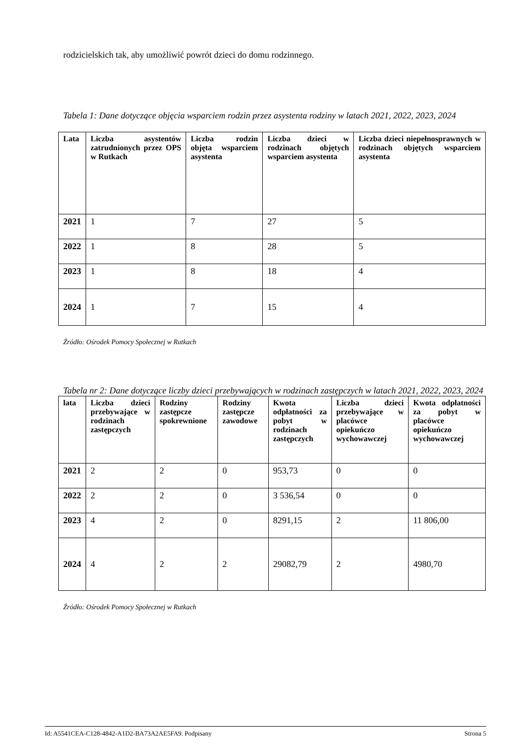rodzicielskich tak, aby umożliwić powrót dzieci do domu rodzinnego.
Tabela 1: Dane dotyczące objęcia wsparciem rodzin przez asystenta rodziny w latach 2021, 2022, 2023, 2024
| Lata | Liczba asystentów zatrudnionych przez OPS w Rutkach | Liczba rodzin objęta wsparciem asystenta | Liczba dzieci w rodzinach objętych wsparciem asystenta | Liczba dzieci niepełnosprawnych w rodzinach objętych wsparciem asystenta |
| --- | --- | --- | --- | --- |
| 2021 | 1 | 7 | 27 | 5 |
| 2022 | 1 | 8 | 28 | 5 |
| 2023 | 1 | 8 | 18 | 4 |
| 2024 | 1 | 7 | 15 | 4 |
Źródło: Ośrodek Pomocy Społecznej w Rutkach
Tabela nr 2: Dane dotyczące liczby dzieci przebywających w rodzinach zastępczych w latach 2021, 2022, 2023, 2024
| lata | Liczba dzieci przebywające w rodzinach zastępczych | Rodziny zastępcze spokrewnione | Rodziny zastępcze zawodowe | Kwota odpłatności za pobyt w rodzinach zastępczych | Liczba dzieci przebywające w placówce opiekuńczo wychowawczej | Kwota odpłatności za pobyt w placówce opiekuńczo wychowawczej |
| --- | --- | --- | --- | --- | --- | --- |
| 2021 | 2 | 2 | 0 | 953,73 | 0 | 0 |
| 2022 | 2 | 2 | 0 | 3 536,54 | 0 | 0 |
| 2023 | 4 | 2 | 0 | 8291,15 | 2 | 11 806,00 |
| 2024 | 4 | 2 | 2 | 29082,79 | 2 | 4980,70 |
Źródło: Ośrodek Pomocy Społecznej w Rutkach
Id: A5541CEA-C128-4842-A1D2-BA73A2AE5FA9. Podpisany Strona 5